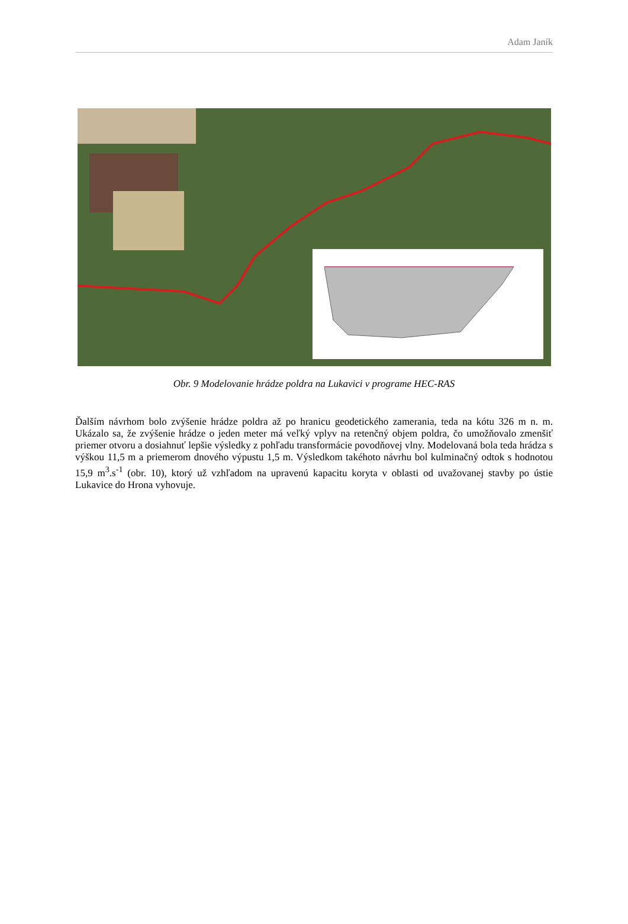Adam Janík
Obr. 9 Modelovanie hrádze poldra na Lukavici v programe HEC-RAS
Ďalším návrhom bolo zvýšenie hrádze poldra až po hranicu geodetického zamerania, teda na kótu 326 m n. m. Ukázalo sa, že zvýšenie hrádze o jeden meter má veľký vplyv na retenčný objem poldra, čo umožňovalo zmenšiť priemer otvoru a dosiahnuť lepšie výsledky z pohľadu transformácie povodňovej vlny. Modelovaná bola teda hrádza s výškou 11,5 m a priemerom dnového výpustu 1,5 m. Výsledkom takéhoto návrhu bol kulminačný odtok s hodnotou 15,9 m<sup>3</sup>.s<sup>-1</sup> (obr. 10), ktorý už vzhľadom na upravenú kapacitu koryta v oblasti od uvažovanej stavby po ústie Lukavice do Hrona vyhovuje.